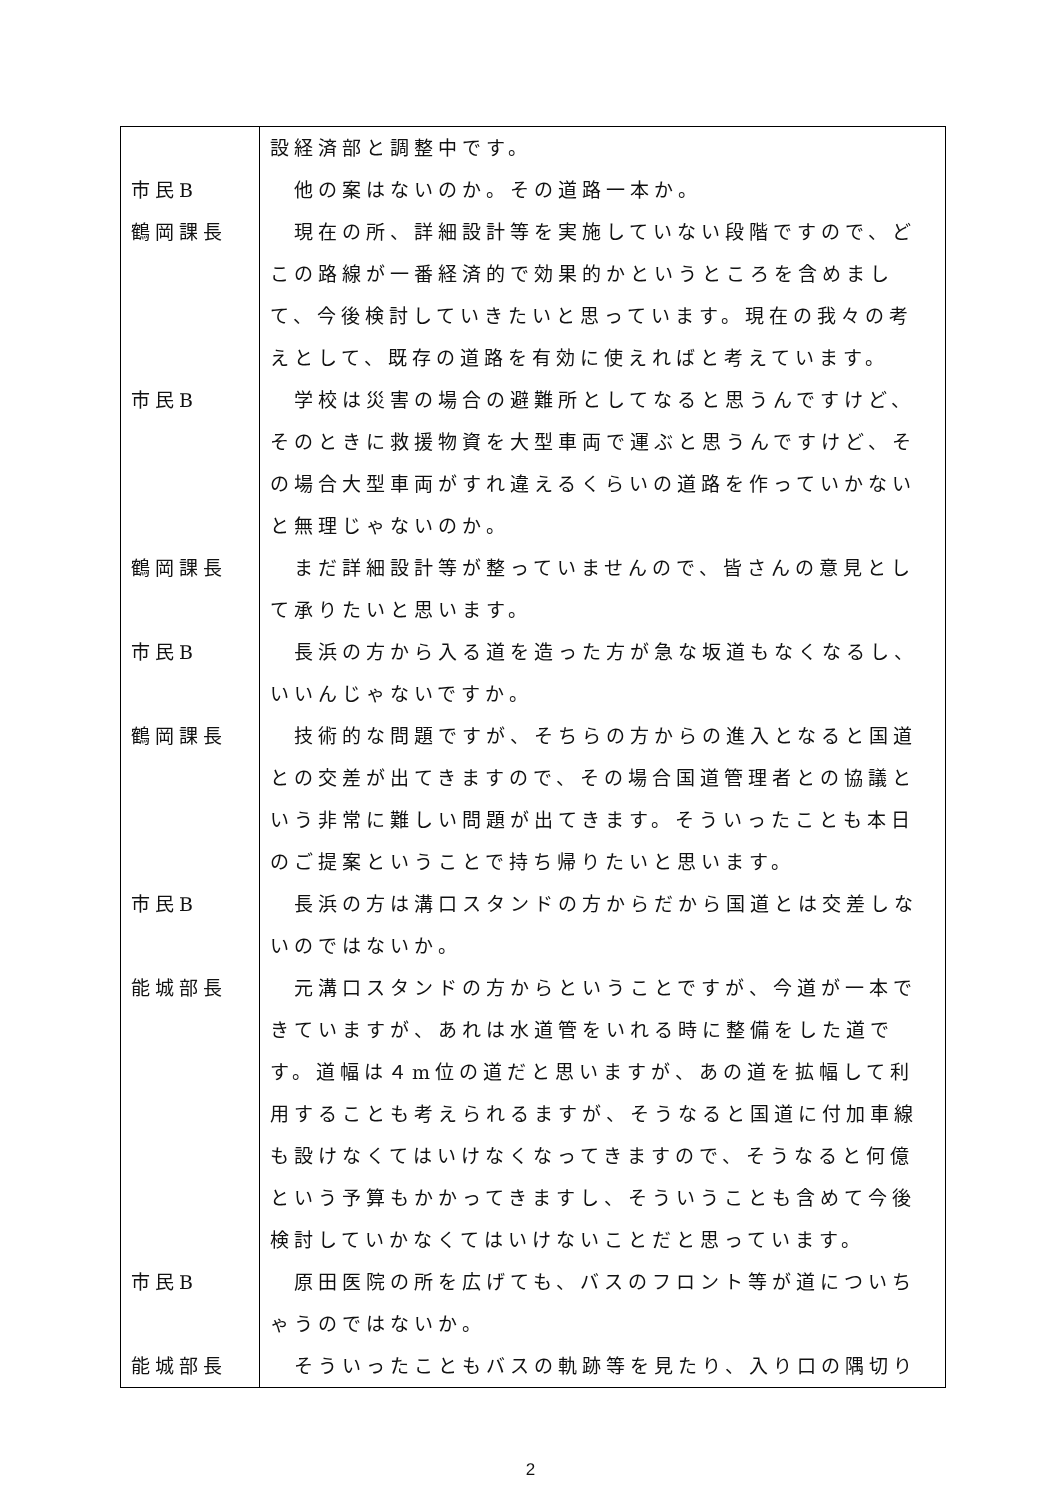| | 設経済部と調整中です。 |
| 市民B | 他の案はないのか。その道路一本か。 |
| 鶴岡課長 | 現在の所、詳細設計等を実施していない段階ですので、どこの路線が一番経済的で効果的かというところを含めまして、今後検討していきたいと思っています。現在の我々の考えとして、既存の道路を有効に使えればと考えています。 |
| 市民B | 学校は災害の場合の避難所としてなると思うんですけど、そのときに救援物資を大型車両で運ぶと思うんですけど、その場合大型車両がすれ違えるくらいの道路を作っていかないと無理じゃないのか。 |
| 鶴岡課長 | まだ詳細設計等が整っていませんので、皆さんの意見として承りたいと思います。 |
| 市民B | 長浜の方から入る道を造った方が急な坂道もなくなるし、いいんじゃないですか。 |
| 鶴岡課長 | 技術的な問題ですが、そちらの方からの進入となると国道との交差が出てきますので、その場合国道管理者との協議という非常に難しい問題が出てきます。そういったことも本日のご提案ということで持ち帰りたいと思います。 |
| 市民B | 長浜の方は溝口スタンドの方からだから国道とは交差しないのではないか。 |
| 能城部長 | 元溝口スタンドの方からということですが、今道が一本できていますが、あれは水道管をいれる時に整備をした道です。道幅は４m位の道だと思いますが、あの道を拡幅して利用することも考えられるますが、そうなると国道に付加車線も設けなくてはいけなくなってきますので、そうなると何億という予算もかかってきますし、そういうことも含めて今後検討していかなくてはいけないことだと思っています。 |
| 市民B | 原田医院の所を広げても、バスのフロント等が道についちゃうのではないか。 |
| 能城部長 | そういったこともバスの軌跡等を見たり、入り口の隅切り |
2